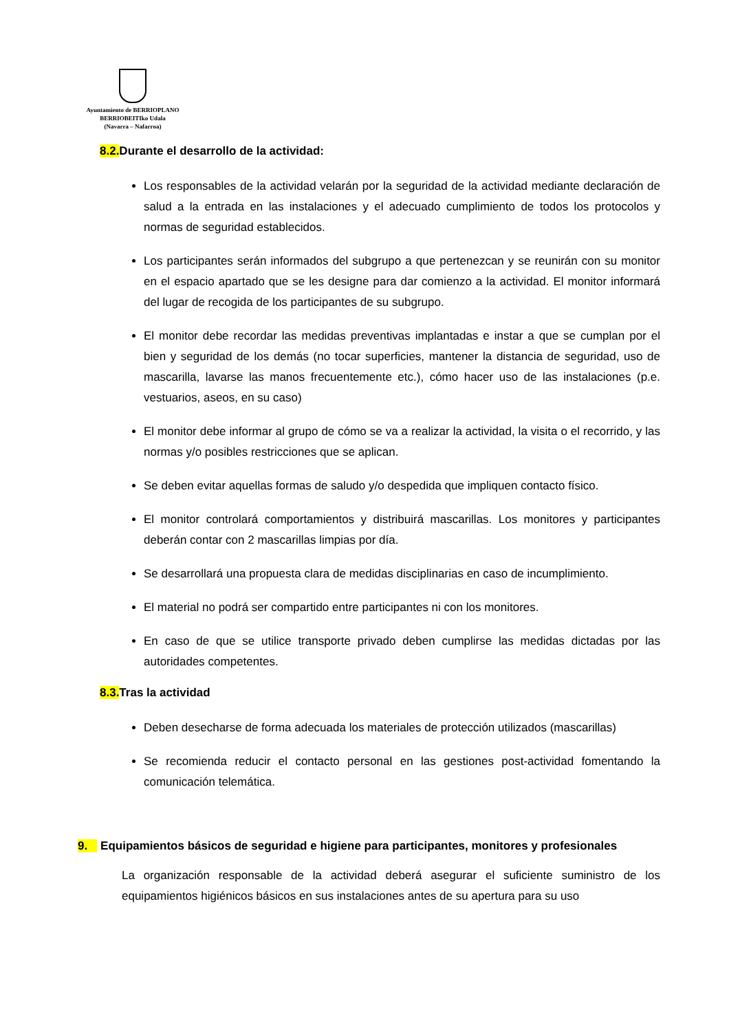Ayuntamiento de BERRIOPLANO
BERRIOBEITIko Udala
(Navarra – Nafarroa)
8.2. Durante el desarrollo de la actividad:
Los responsables de la actividad velarán por la seguridad de la actividad mediante declaración de salud a la entrada en las instalaciones y el adecuado cumplimiento de todos los protocolos y normas de seguridad establecidos.
Los participantes serán informados del subgrupo a que pertenezcan y se reunirán con su monitor en el espacio apartado que se les designe para dar comienzo a la actividad. El monitor informará del lugar de recogida de los participantes de su subgrupo.
El monitor debe recordar las medidas preventivas implantadas e instar a que se cumplan por el bien y seguridad de los demás (no tocar superficies, mantener la distancia de seguridad, uso de mascarilla, lavarse las manos frecuentemente etc.), cómo hacer uso de las instalaciones (p.e. vestuarios, aseos, en su caso)
El monitor debe informar al grupo de cómo se va a realizar la actividad, la visita o el recorrido, y las normas y/o posibles restricciones que se aplican.
Se deben evitar aquellas formas de saludo y/o despedida que impliquen contacto físico.
El monitor controlará comportamientos y distribuirá mascarillas. Los monitores y participantes deberán contar con 2 mascarillas limpias por día.
Se desarrollará una propuesta clara de medidas disciplinarias en caso de incumplimiento.
El material no podrá ser compartido entre participantes ni con los monitores.
En caso de que se utilice transporte privado deben cumplirse las medidas dictadas por las autoridades competentes.
8.3. Tras la actividad
Deben desecharse de forma adecuada los materiales de protección utilizados (mascarillas)
Se recomienda reducir el contacto personal en las gestiones post-actividad fomentando la comunicación telemática.
9. Equipamientos básicos de seguridad e higiene para participantes, monitores y profesionales
La organización responsable de la actividad deberá asegurar el suficiente suministro de los equipamientos higiénicos básicos en sus instalaciones antes de su apertura para su uso